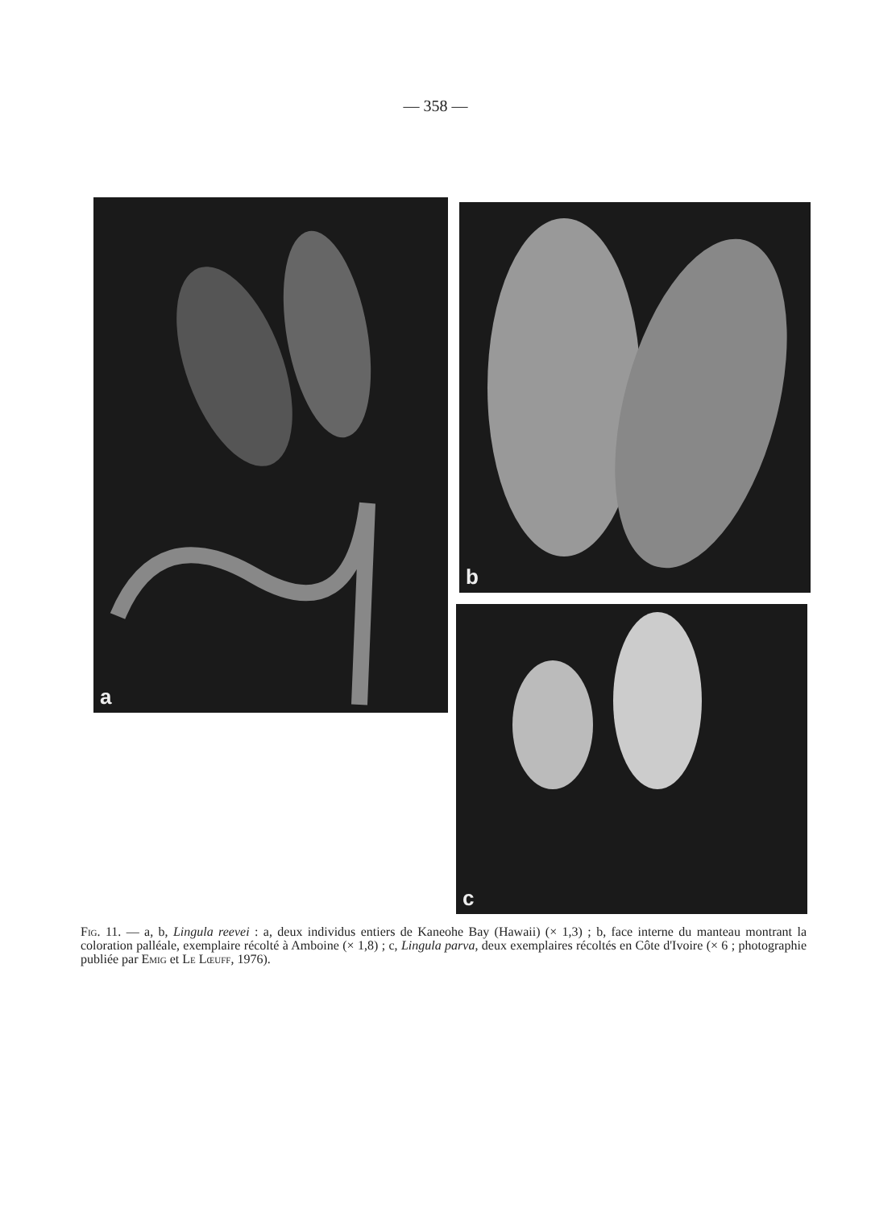— 358 —
a b
c
Fig. 11. — a, b, Lingula reevei : a, deux individus entiers de Kaneohe Bay (Hawaii) (× 1,3) ; b, face interne du manteau montrant la coloration palléale, exemplaire récolté à Amboine (× 1,8) ; c, Lingula parva, deux exemplaires récoltés en Côte d'Ivoire (× 6 ; photographie publiée par Emig et Le Lœuff, 1976).